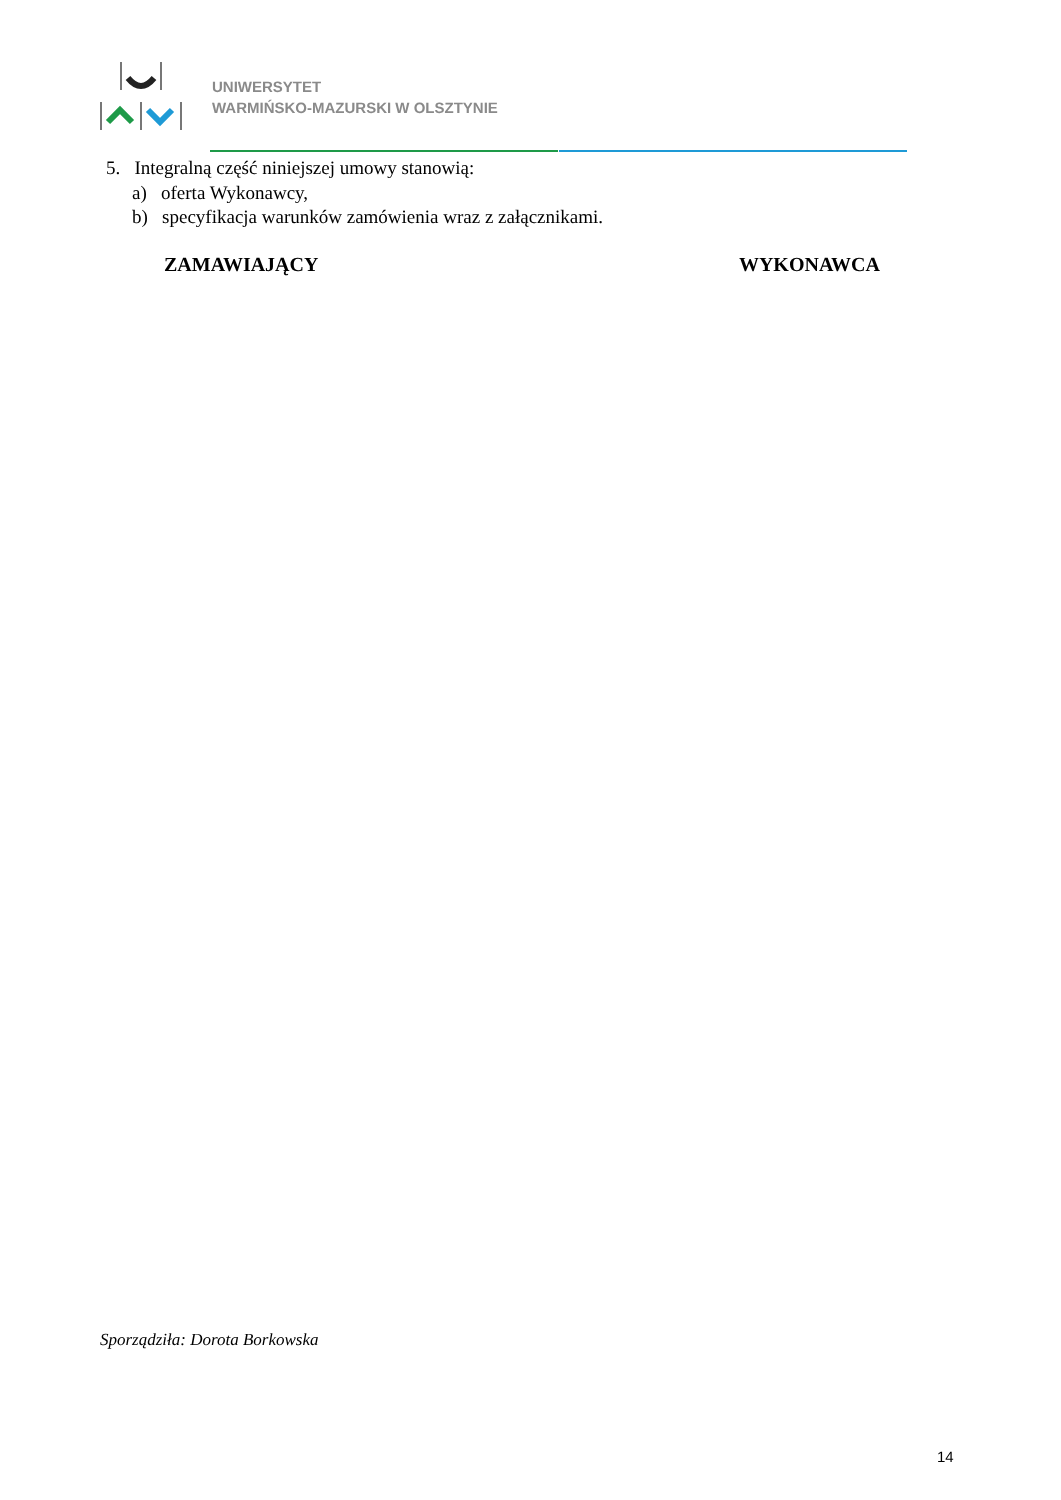UNIWERSYTET
WARMIŃSKO-MAZURSKI W OLSZTYNIE
5. Integralną część niniejszej umowy stanowią:
a) oferta Wykonawcy,
b) specyfikacja warunków zamówienia wraz z załącznikami.
ZAMAWIAJĄCY WYKONAWCA
Sporządziła: Dorota Borkowska
14